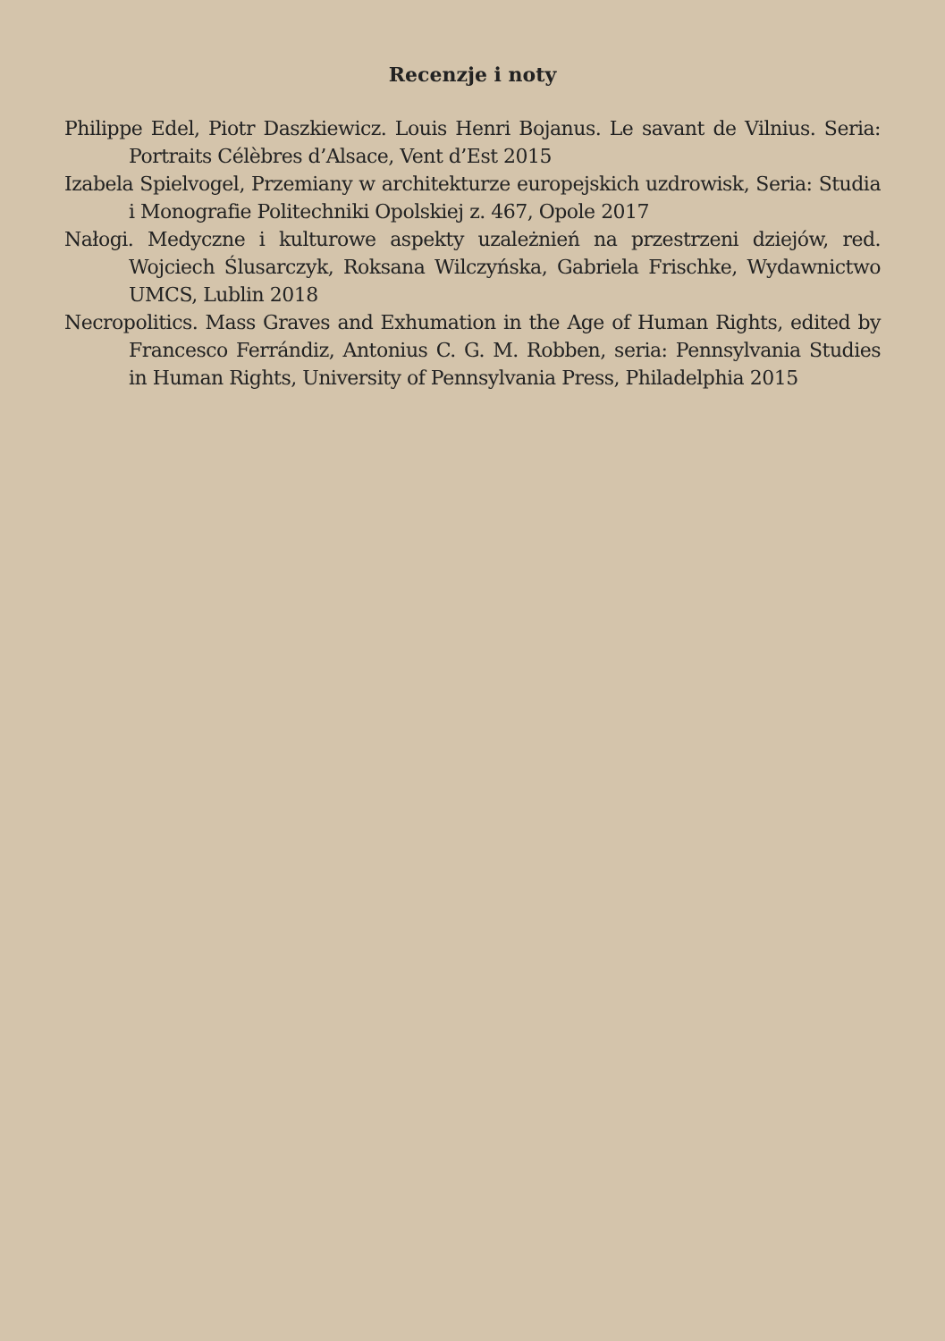Recenzje i noty
Philippe Edel, Piotr Daszkiewicz. Louis Henri Bojanus. Le savant de Vilnius. Seria: Portraits Célèbres d’Alsace, Vent d’Est 2015
Izabela Spielvogel, Przemiany w architekturze europejskich uzdrowisk, Seria: Studia i Monografie Politechniki Opolskiej z. 467, Opole 2017
Nałogi. Medyczne i kulturowe aspekty uzależnień na przestrzeni dziejów, red. Wojciech Ślusarczyk, Roksana Wilczyńska, Gabriela Frischke, Wydawnictwo UMCS, Lublin 2018
Necropolitics. Mass Graves and Exhumation in the Age of Human Rights, edited by Francesco Ferrándiz, Antonius C. G. M. Robben, seria: Pennsylvania Studies in Human Rights, University of Pennsylvania Press, Philadelphia 2015